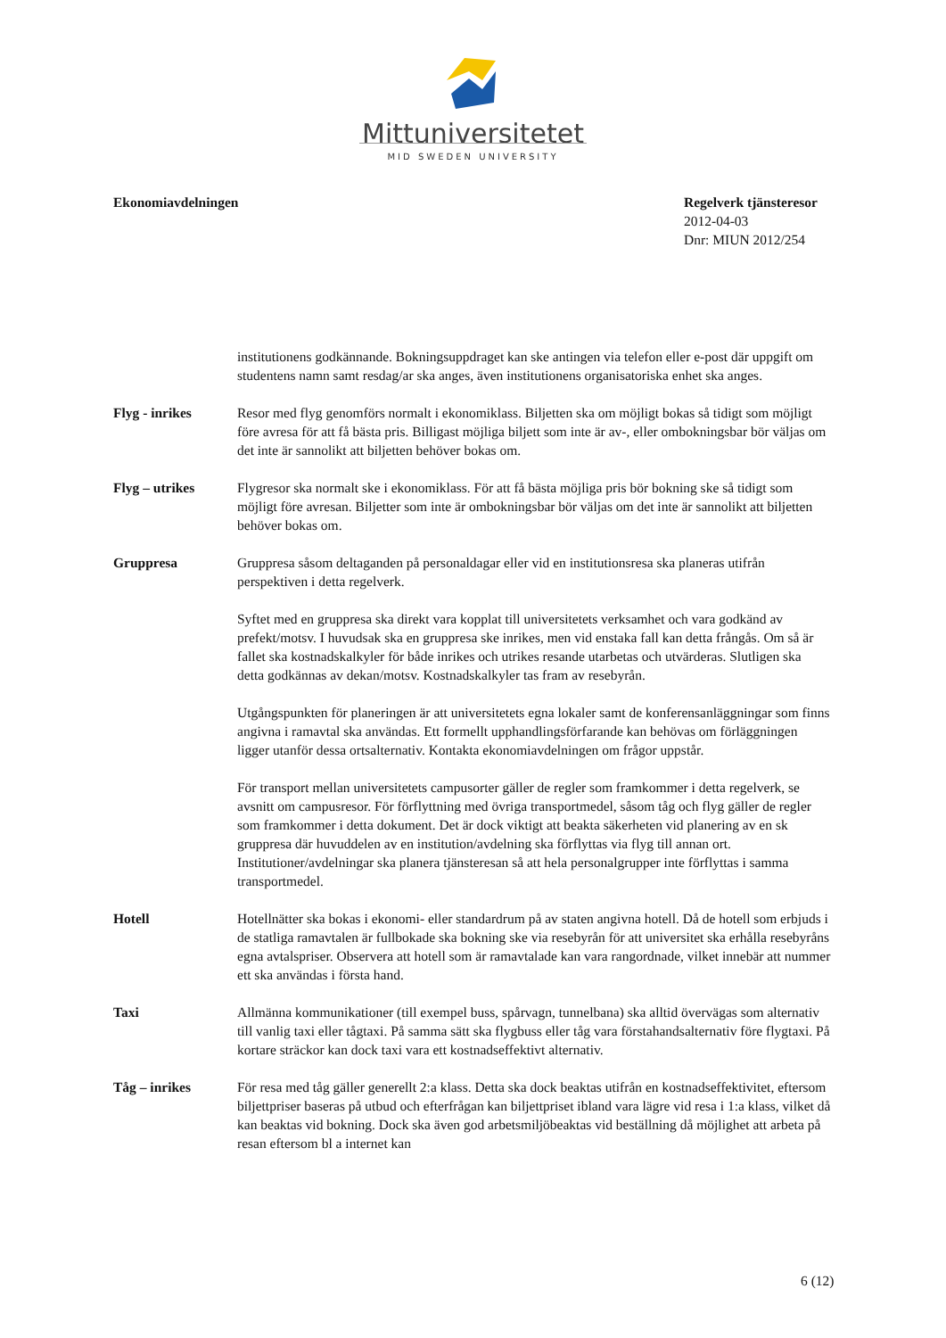Mittuniversitetet
MID SWEDEN UNIVERSITY
Ekonomiavdelningen Regelverk tjänsteresor
2012-04-03
Dnr: MIUN 2012/254
institutionens godkännande. Bokningsuppdraget kan ske antingen via telefon eller e-post där uppgift om studentens namn samt resdag/ar ska anges, även institutionens organisatoriska enhet ska anges.
Flyg - inrikes Resor med flyg genomförs normalt i ekonomiklass. Biljetten ska om möjligt bokas så tidigt som möjligt före avresa för att få bästa pris. Billigast möjliga biljett som inte är av-, eller ombokningsbar bör väljas om det inte är sannolikt att biljetten behöver bokas om.
Flyg – utrikes Flygresor ska normalt ske i ekonomiklass. För att få bästa möjliga pris bör bokning ske så tidigt som möjligt före avresan. Biljetter som inte är ombokningsbar bör väljas om det inte är sannolikt att biljetten behöver bokas om.
Gruppresa Gruppresa såsom deltaganden på personaldagar eller vid en institutionsresa ska planeras utifrån perspektiven i detta regelverk.
Syftet med en gruppresa ska direkt vara kopplat till universitetets verksamhet och vara godkänd av prefekt/motsv. I huvudsak ska en gruppresa ske inrikes, men vid enstaka fall kan detta frångås. Om så är fallet ska kostnadskalkyler för både inrikes och utrikes resande utarbetas och utvärderas. Slutligen ska detta godkännas av dekan/motsv. Kostnadskalkyler tas fram av resebyrån.
Utgångspunkten för planeringen är att universitetets egna lokaler samt de konferensanläggningar som finns angivna i ramavtal ska användas. Ett formellt upphandlingsförfarande kan behövas om förläggningen ligger utanför dessa ortsalternativ. Kontakta ekonomiavdelningen om frågor uppstår.
För transport mellan universitetets campusorter gäller de regler som framkommer i detta regelverk, se avsnitt om campusresor. För förflyttning med övriga transportmedel, såsom tåg och flyg gäller de regler som framkommer i detta dokument. Det är dock viktigt att beakta säkerheten vid planering av en sk gruppresa där huvuddelen av en institution/avdelning ska förflyttas via flyg till annan ort. Institutioner/avdelningar ska planera tjänsteresan så att hela personalgrupper inte förflyttas i samma transportmedel.
Hotell Hotellnätter ska bokas i ekonomi- eller standardrum på av staten angivna hotell. Då de hotell som erbjuds i de statliga ramavtalen är fullbokade ska bokning ske via resebyrån för att universitet ska erhålla resebyråns egna avtalspriser. Observera att hotell som är ramavtalade kan vara rangordnade, vilket innebär att nummer ett ska användas i första hand.
Taxi Allmänna kommunikationer (till exempel buss, spårvagn, tunnelbana) ska alltid övervägas som alternativ till vanlig taxi eller tågtaxi. På samma sätt ska flygbuss eller tåg vara förstahandsalternativ före flygtaxi. På kortare sträckor kan dock taxi vara ett kostnadseffektivt alternativ.
Tåg – inrikes För resa med tåg gäller generellt 2:a klass. Detta ska dock beaktas utifrån en kostnadseffektivitet, eftersom biljettpriser baseras på utbud och efterfrågan kan biljettpriset ibland vara lägre vid resa i 1:a klass, vilket då kan beaktas vid bokning. Dock ska även god arbetsmiljöbeaktas vid beställning då möjlighet att arbeta på resan eftersom bl a internet kan
6 (12)